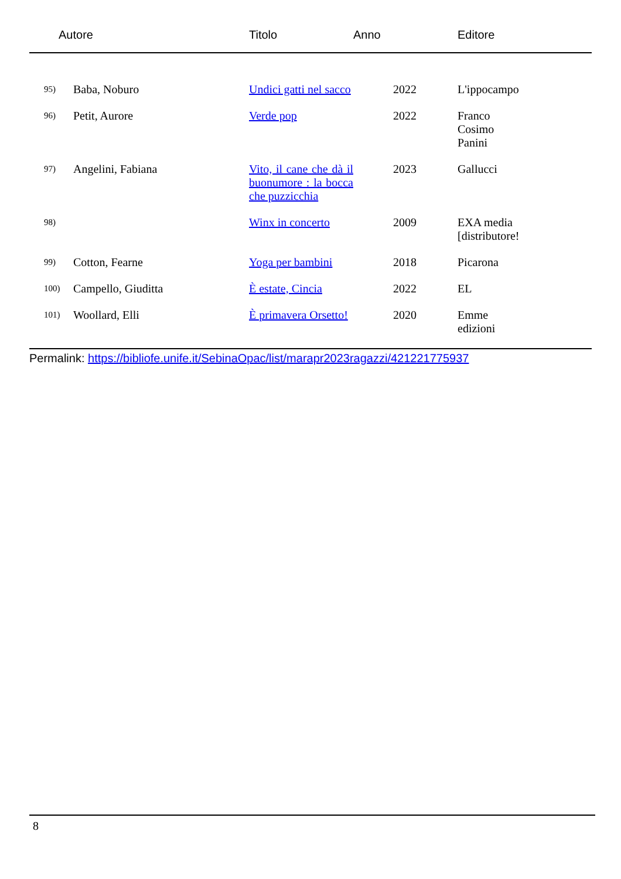| Autore | | Titolo | Anno | Editore |
| --- | --- | --- | --- | --- |
| 95) | Baba, Noburo | Undici gatti nel sacco | 2022 | L'ippocampo |
| 96) | Petit, Aurore | Verde pop | 2022 | Franco Cosimo Panini |
| 97) | Angelini, Fabiana | Vito, il cane che dà il buonumore : la bocca che puzzicchia | 2023 | Gallucci |
| 98) | | Winx in concerto | 2009 | EXA media [distributore! |
| 99) | Cotton, Fearne | Yoga per bambini | 2018 | Picarona |
| 100) | Campello, Giuditta | È estate, Cincia | 2022 | EL |
| 101) | Woollard, Elli | È primavera Orsetto! | 2020 | Emme edizioni |
Permalink: https://bibliofe.unife.it/SebinaOpac/list/marapr2023ragazzi/421221775937
8